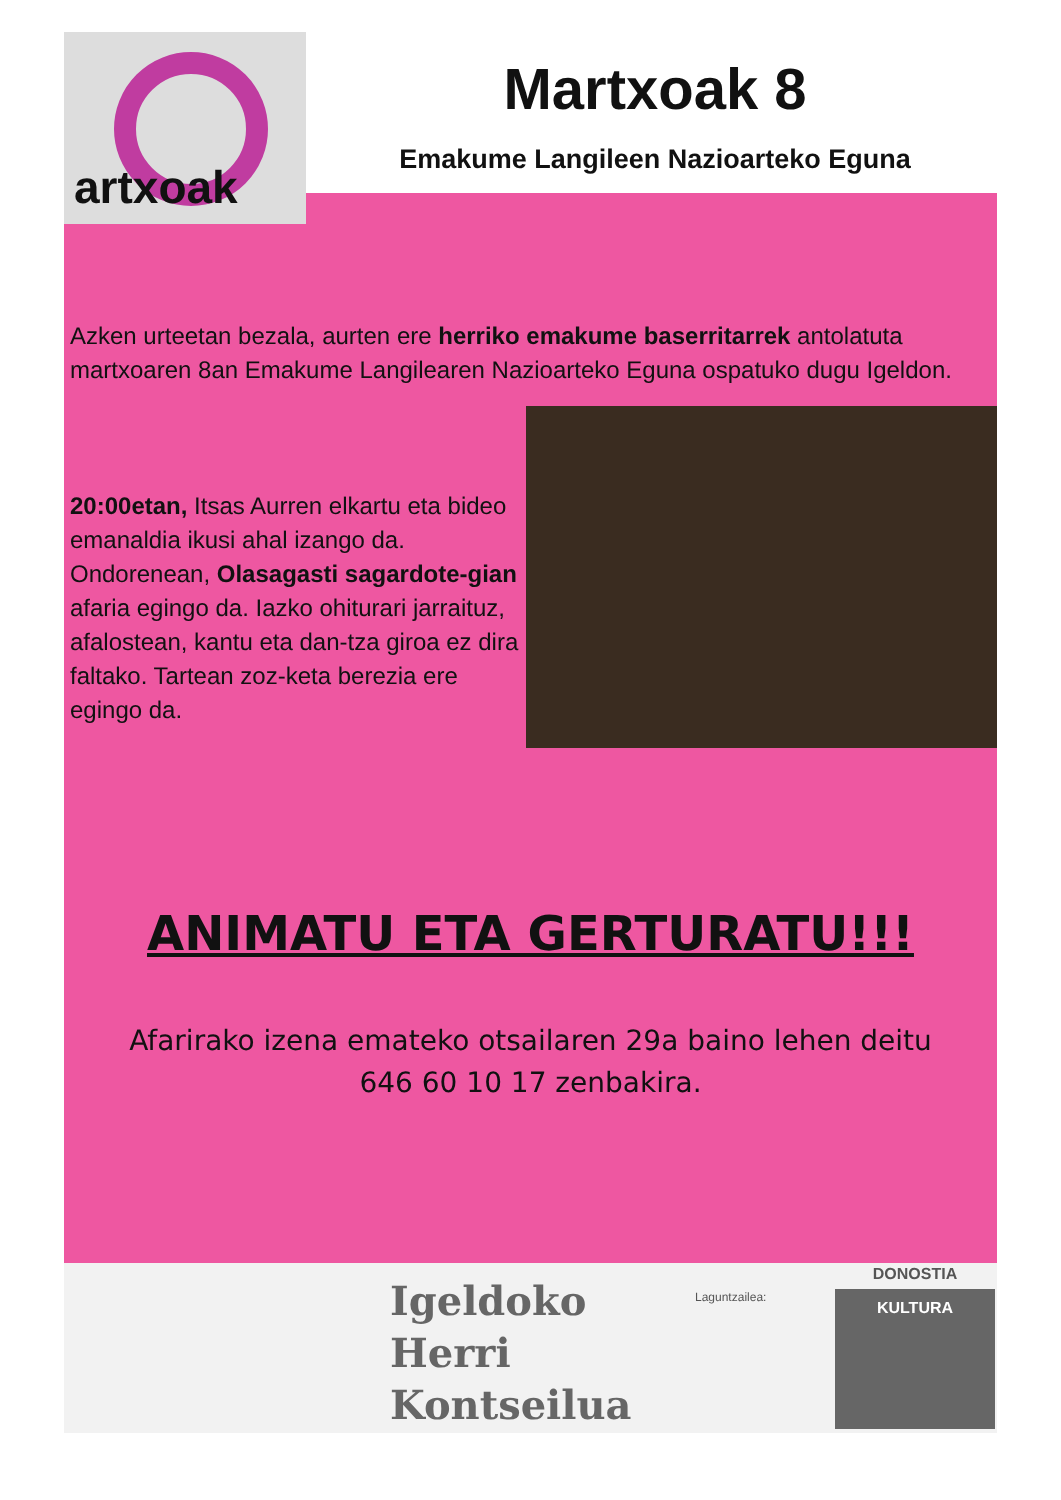artxoak
Martxoak 8
Emakume Langileen Nazioarteko Eguna
Azken urteetan bezala, aurten ere herriko emakume baserritarrek antolatuta martxoaren 8an Emakume Langilearen Nazioarteko Eguna ospatuko dugu Igeldon.
20:00etan, Itsas Aurren elkartu eta bideo emanaldia ikusi ahal izango da.
Ondorenean, Olasagasti sagardote-gian afaria egingo da. Iazko ohiturari jarraituz, afalostean, kantu eta dan-tza giroa ez dira faltako. Tartean zoz-keta berezia ere egingo da.
ANIMATU ETA GERTURATU!!!
Afarirako izena emateko otsailaren 29a baino lehen deitu
646 60 10 17 zenbakira.
Igeldoko
Herri
Kontseilua
Laguntzailea:
DONOSTIA
KULTURA